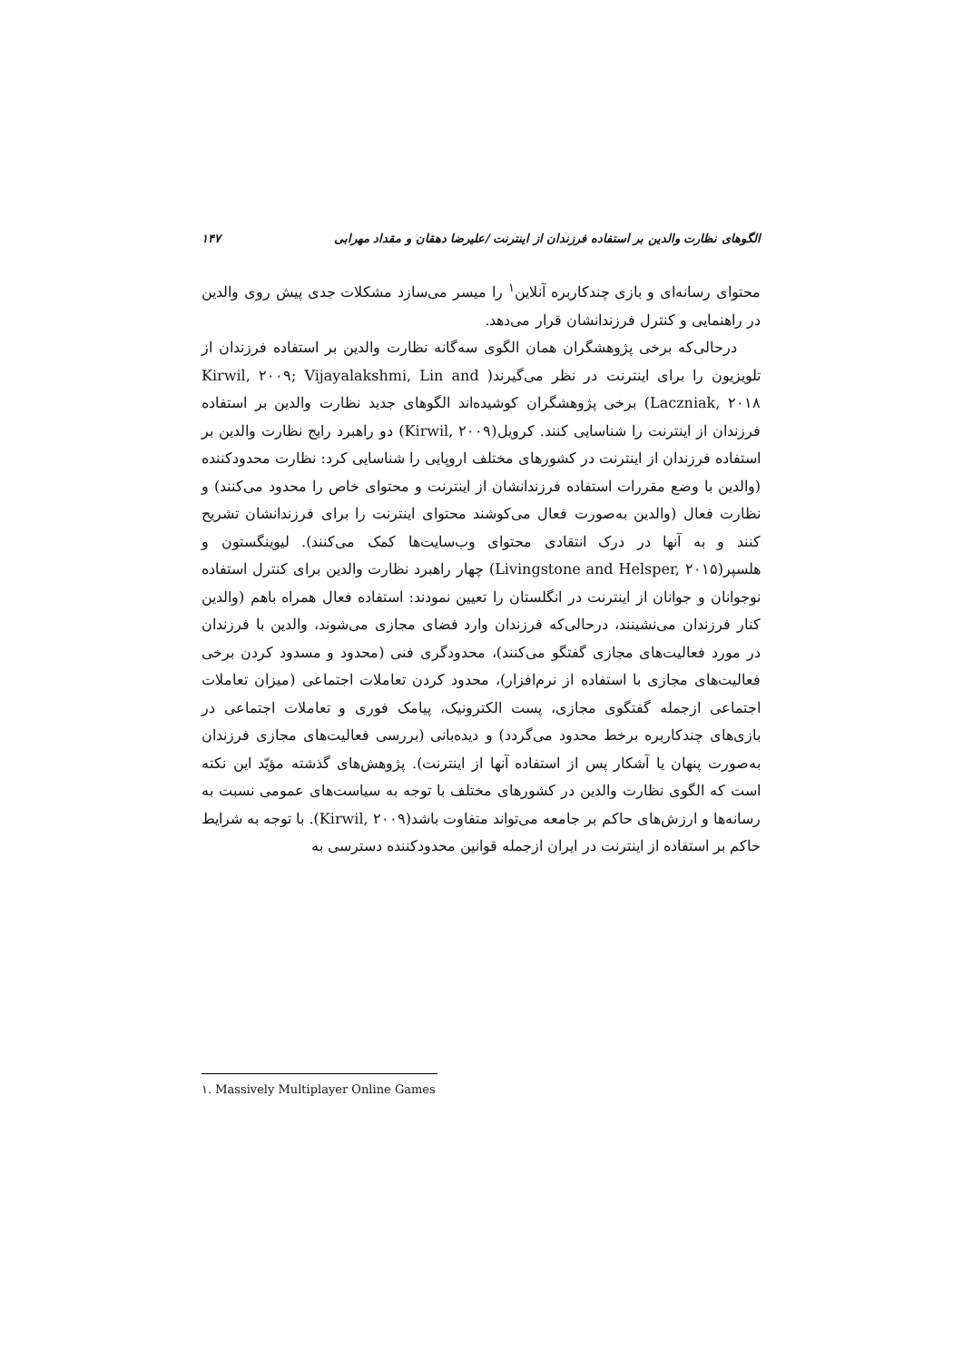الگوهای نظارت والدین بر استفاده فرزندان از اینترنت /علیرضا دهقان و مقداد مهرابی ۱۴۷
محتوای رسانه‌ای و بازی چندکاربره آنلاین<sup>۱</sup> را میسر می‌سازد مشکلات جدی پیش روی والدین در راهنمایی و کنترل فرزندانشان قرار می‌دهد.
درحالی‌که برخی پژوهشگران همان الگوی سه‌گانه نظارت والدین بر استفاده فرزندان از تلویزیون را برای اینترنت در نظر می‌گیرند( Kirwil, ۲۰۰۹; Vijayalakshmi, Lin and Laczniak, ۲۰۱۸) برخی پژوهشگران کوشیده‌اند الگوهای جدید نظارت والدین بر استفاده فرزندان از اینترنت را شناسایی کنند. کرویل(Kirwil, ۲۰۰۹) دو راهبرد رایج نظارت والدین بر استفاده فرزندان از اینترنت در کشورهای مختلف اروپایی را شناسایی کرد: نظارت محدودکننده (والدین با وضع مقررات استفاده فرزندانشان از اینترنت و محتوای خاص را محدود می‌کنند) و نظارت فعال (والدین به‌صورت فعال می‌کوشند محتوای اینترنت را برای فرزندانشان تشریح کنند و به آنها در درک انتقادی محتوای وب‌سایت‌ها کمک می‌کنند). لیوینگستون و هلسپر(Livingstone and Helsper, ۲۰۱۵) چهار راهبرد نظارت والدین برای کنترل استفاده نوجوانان و جوانان از اینترنت در انگلستان را تعیین نمودند: استفاده فعال همراه باهم (والدین کنار فرزندان می‌نشینند، درحالی‌که فرزندان وارد فضای مجازی می‌شوند، والدین با فرزندان در مورد فعالیت‌های مجازی گفتگو می‌کنند)، محدودگری فنی (محدود و مسدود کردن برخی فعالیت‌های مجازی با استفاده از نرم‌افزار)، محدود کردن تعاملات اجتماعی (میزان تعاملات اجتماعی ازجمله گفتگوی مجازی، پست الکترونیک، پیامک فوری و تعاملات اجتماعی در بازی‌های چندکاربره برخط محدود می‌گردد) و دیده‌بانی (بررسی فعالیت‌های مجازی فرزندان به‌صورت پنهان یا آشکار پس از استفاده آنها از اینترنت). پژوهش‌های گذشته مؤیّد این نکته است که الگوی نظارت والدین در کشورهای مختلف با توجه به سیاست‌های عمومی نسبت به رسانه‌ها و ارزش‌های حاکم بر جامعه می‌تواند متفاوت باشد(Kirwil, ۲۰۰۹). با توجه به شرایط حاکم بر استفاده از اینترنت در ایران ازجمله قوانین محدودکننده دسترسی به
۱. Massively Multiplayer Online Games